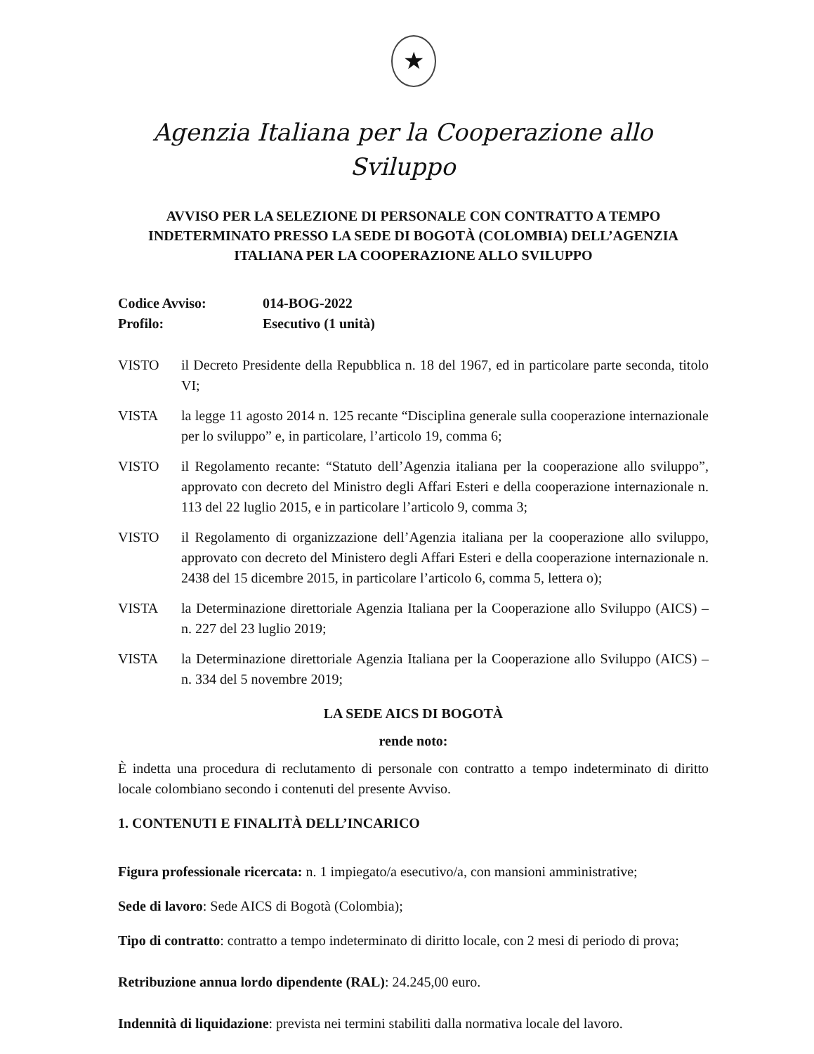★
Agenzia Italiana per la Cooperazione allo Sviluppo
AVVISO PER LA SELEZIONE DI PERSONALE CON CONTRATTO A TEMPO INDETERMINATO PRESSO LA SEDE DI BOGOTÀ (COLOMBIA) DELL’AGENZIA ITALIANA PER LA COOPERAZIONE ALLO SVILUPPO
Codice Avviso:
014-BOG-2022
Profilo:
Esecutivo (1 unità)
VISTO il Decreto Presidente della Repubblica n. 18 del 1967, ed in particolare parte seconda, titolo VI;
VISTA la legge 11 agosto 2014 n. 125 recante “Disciplina generale sulla cooperazione internazionale per lo sviluppo” e, in particolare, l’articolo 19, comma 6;
VISTO il Regolamento recante: “Statuto dell’Agenzia italiana per la cooperazione allo sviluppo”, approvato con decreto del Ministro degli Affari Esteri e della cooperazione internazionale n. 113 del 22 luglio 2015, e in particolare l’articolo 9, comma 3;
VISTO il Regolamento di organizzazione dell’Agenzia italiana per la cooperazione allo sviluppo, approvato con decreto del Ministero degli Affari Esteri e della cooperazione internazionale n. 2438 del 15 dicembre 2015, in particolare l’articolo 6, comma 5, lettera o);
VISTA la Determinazione direttoriale Agenzia Italiana per la Cooperazione allo Sviluppo (AICS) – n. 227 del 23 luglio 2019;
VISTA la Determinazione direttoriale Agenzia Italiana per la Cooperazione allo Sviluppo (AICS) – n. 334 del 5 novembre 2019;
LA SEDE AICS DI BOGOTÀ
rende noto:
È indetta una procedura di reclutamento di personale con contratto a tempo indeterminato di diritto locale colombiano secondo i contenuti del presente Avviso.
1. CONTENUTI E FINALITÀ DELL’INCARICO
Figura professionale ricercata: n. 1 impiegato/a esecutivo/a, con mansioni amministrative;
Sede di lavoro: Sede AICS di Bogotà (Colombia);
Tipo di contratto: contratto a tempo indeterminato di diritto locale, con 2 mesi di periodo di prova;
Retribuzione annua lordo dipendente (RAL): 24.245,00 euro.
Indennità di liquidazione: prevista nei termini stabiliti dalla normativa locale del lavoro.